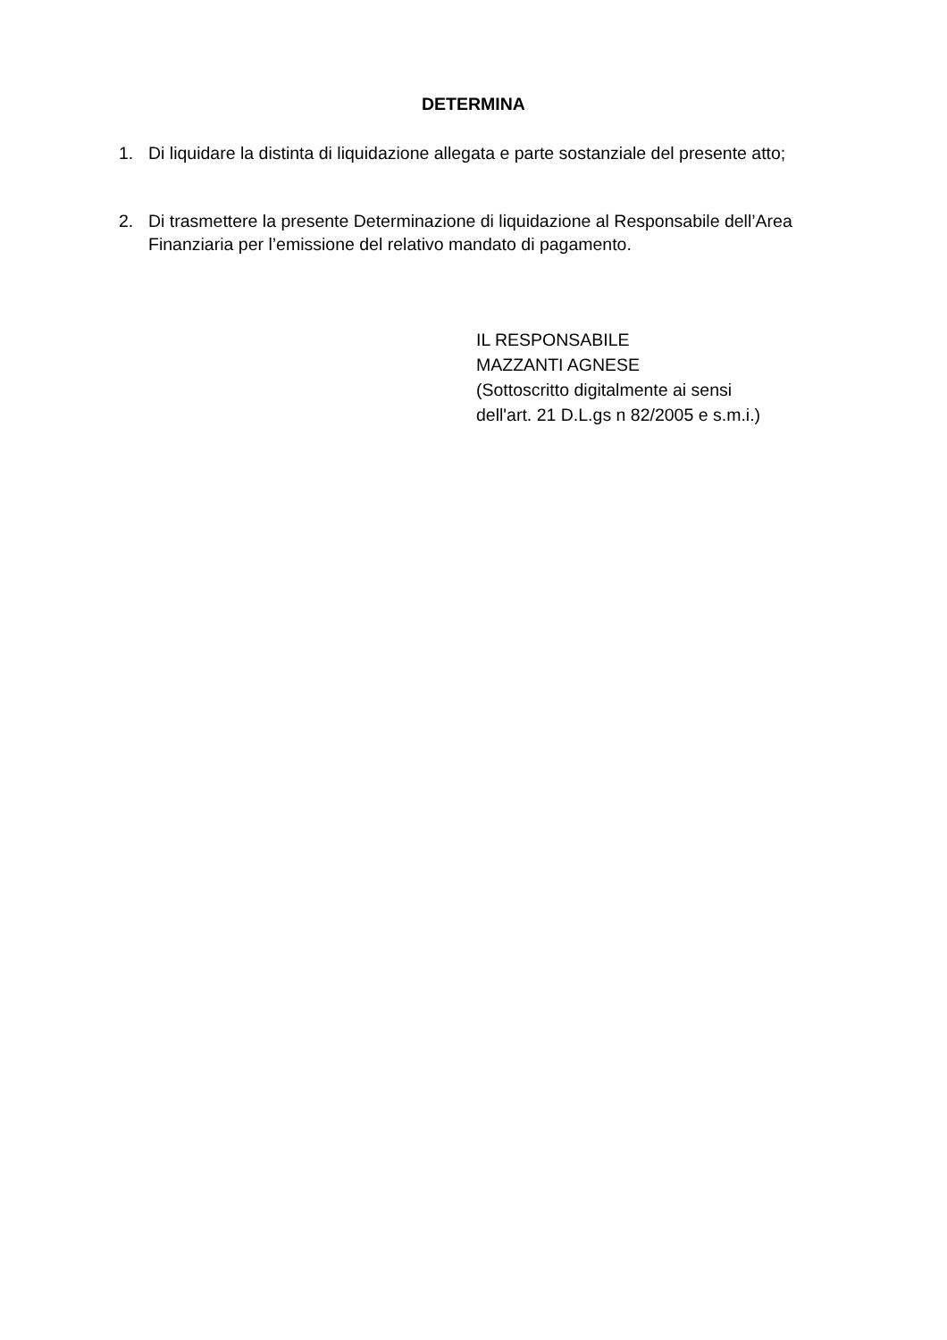DETERMINA
1. Di liquidare la distinta di liquidazione allegata e parte sostanziale del presente atto;
2. Di trasmettere la presente Determinazione di liquidazione al Responsabile dell’Area Finanziaria per l’emissione del relativo mandato di pagamento.
IL RESPONSABILE
MAZZANTI AGNESE
(Sottoscritto digitalmente ai sensi
dell'art. 21 D.L.gs n 82/2005 e s.m.i.)